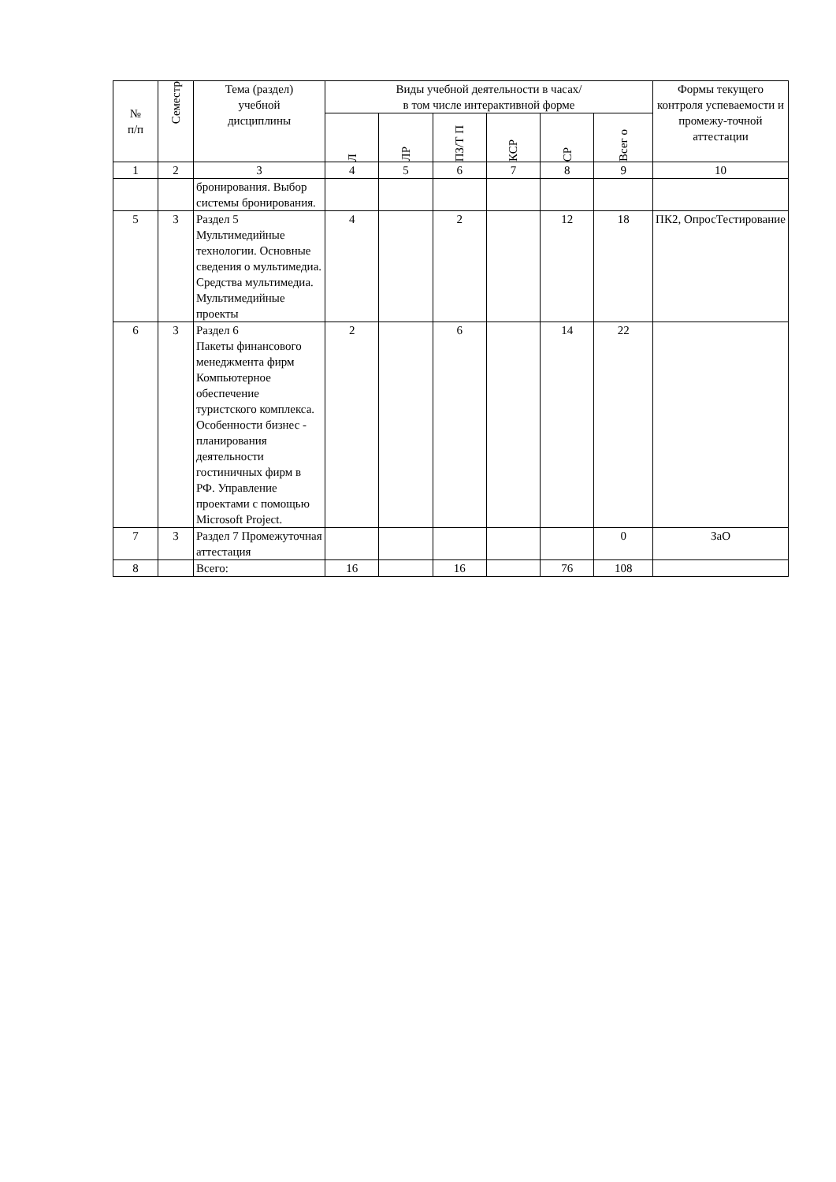| № п/п | Семестр | Тема (раздел) учебной дисциплины | Виды учебной деятельности в часах/ в том числе интерактивной форме | | | | | | Формы текущего контроля успеваемости и промежу-точной аттестации |
| --- | --- | --- | --- | --- | --- | --- | --- | --- | --- |
| | | | Л | ЛР | ПЗ/Т П | КСР | СР | Всег о | |
| 1 | 2 | 3 | 4 | 5 | 6 | 7 | 8 | 9 | 10 |
| | | бронирования. Выбор системы бронирования. | | | | | | | |
| 5 | 3 | Раздел 5 Мультимедийные технологии. Основные сведения о мультимедиа. Средства мультимедиа. Мультимедийные проекты | 4 | | 2 | | 12 | 18 | ПК2, ОпросТестирование |
| 6 | 3 | Раздел 6 Пакеты финансового менеджмента фирм Компьютерное обеспечение туристского комплекса. Особенности бизнес - планирования деятельности гостиничных фирм в РФ. Управление проектами с помощью Microsoft Project. | 2 | | 6 | | 14 | 22 | |
| 7 | 3 | Раздел 7 Промежуточная аттестация | | | | | | 0 | ЗаО |
| 8 | | Всего: | 16 | | 16 | | 76 | 108 | |